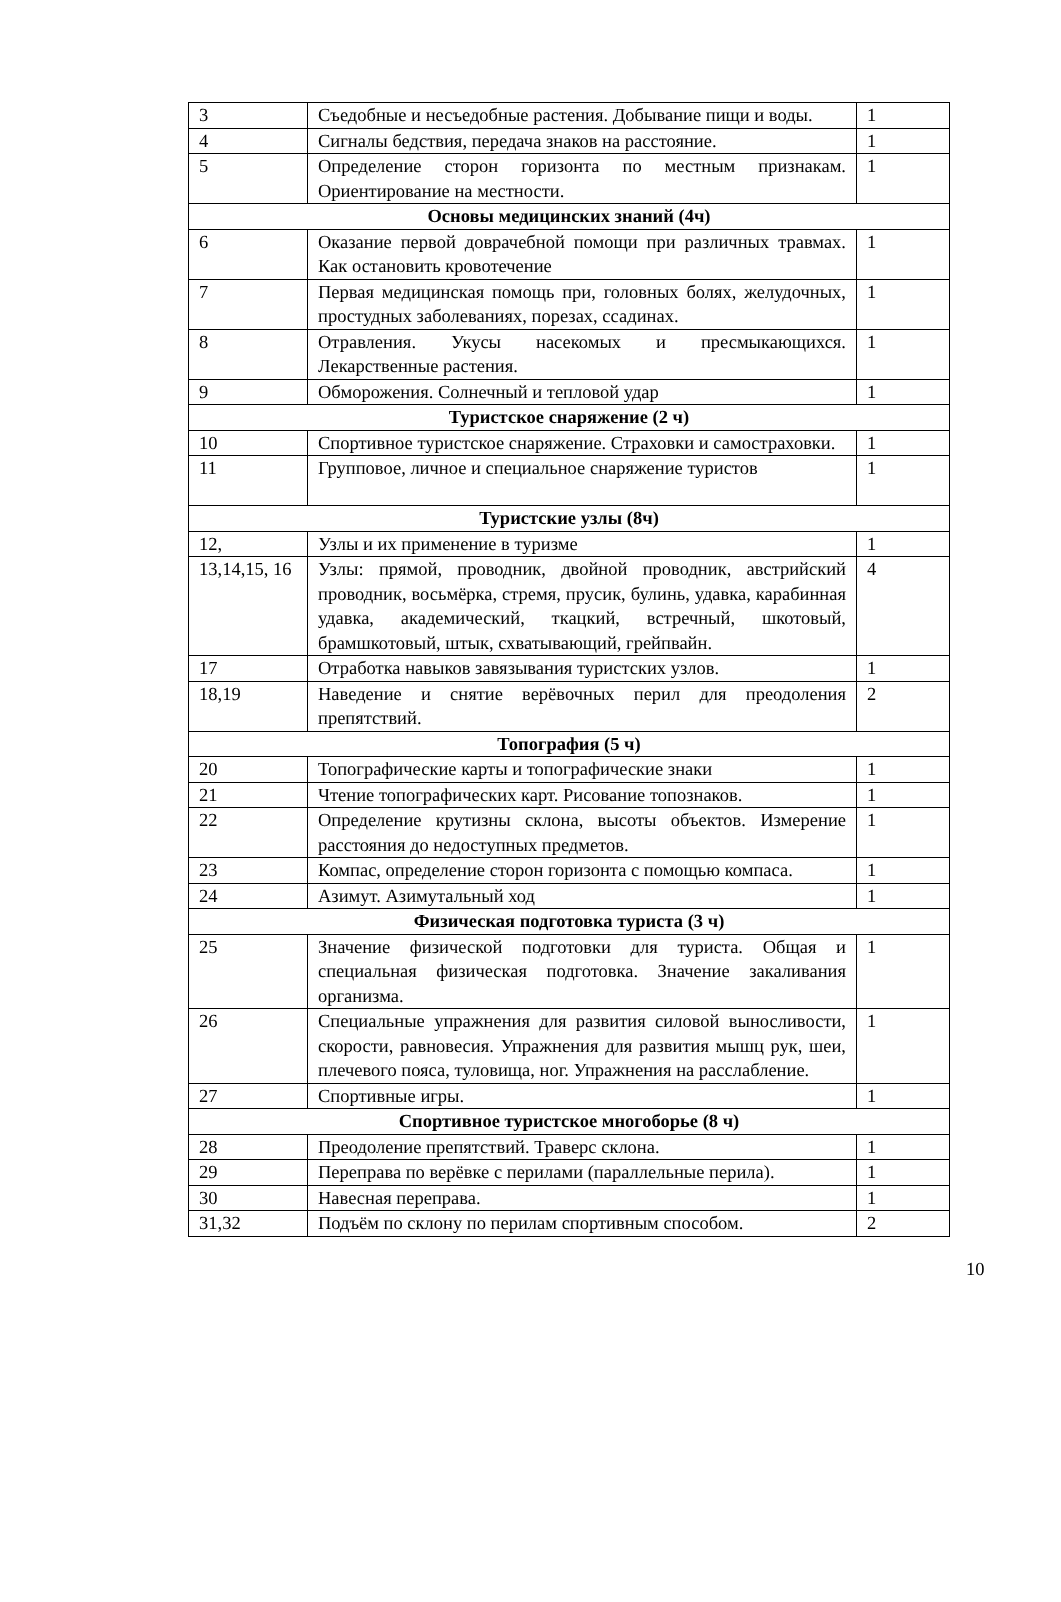| 3 | Съедобные и несъедобные растения. Добывание пищи и воды. | 1 |
| 4 | Сигналы бедствия, передача знаков на расстояние. | 1 |
| 5 | Определение сторон горизонта по местным признакам. Ориентирование на местности. | 1 |
| Основы медицинских знаний (4ч) | | |
| 6 | Оказание первой доврачебной помощи при различных травмах. Как остановить кровотечение | 1 |
| 7 | Первая медицинская помощь при, головных болях, желудочных, простудных заболеваниях, порезах, ссадинах. | 1 |
| 8 | Отравления. Укусы насекомых и пресмыкающихся. Лекарственные растения. | 1 |
| 9 | Обморожения. Солнечный и тепловой удар | 1 |
| Туристское снаряжение (2 ч) | | |
| 10 | Спортивное туристское снаряжение. Страховки и самостраховки. | 1 |
| 11 | Групповое, личное и специальное снаряжение туристов | 1 |
| Туристские узлы (8ч) | | |
| 12, | Узлы и их применение в туризме | 1 |
| 13,14,15, 16 | Узлы: прямой, проводник, двойной проводник, австрийский проводник, восьмёрка, стремя, прусик, булинь, удавка, карабинная удавка, академический, ткацкий, встречный, шкотовый, брамшкотовый, штык, схватывающий, грейпвайн. | 4 |
| 17 | Отработка навыков завязывания туристских узлов. | 1 |
| 18,19 | Наведение и снятие верёвочных перил для преодоления препятствий. | 2 |
| Топография (5 ч) | | |
| 20 | Топографические карты и топографические знаки | 1 |
| 21 | Чтение топографических карт. Рисование топознаков. | 1 |
| 22 | Определение крутизны склона, высоты объектов. Измерение расстояния до недоступных предметов. | 1 |
| 23 | Компас, определение сторон горизонта с помощью компаса. | 1 |
| 24 | Азимут. Азимутальный ход | 1 |
| Физическая подготовка туриста (3 ч) | | |
| 25 | Значение физической подготовки для туриста. Общая и специальная физическая подготовка. Значение закаливания организма. | 1 |
| 26 | Специальные упражнения для развития силовой выносливости, скорости, равновесия. Упражнения для развития мышц рук, шеи, плечевого пояса, туловища, ног. Упражнения на расслабление. | 1 |
| 27 | Спортивные игры. | 1 |
| Спортивное туристское многоборье (8 ч) | | |
| 28 | Преодоление препятствий. Траверс склона. | 1 |
| 29 | Переправа по верёвке с перилами (параллельные перила). | 1 |
| 30 | Навесная переправа. | 1 |
| 31,32 | Подъём по склону по перилам спортивным способом. | 2 |
10